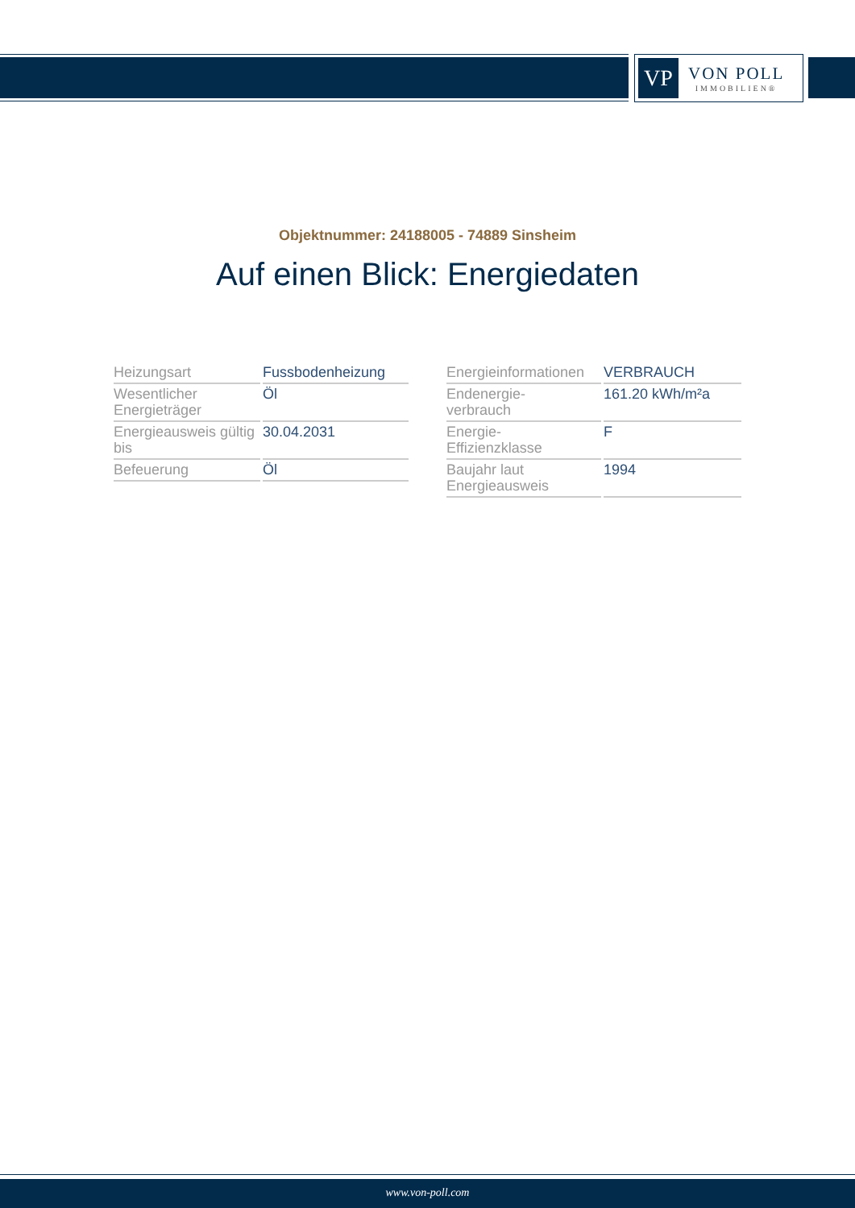VP
VON POLL
IMMOBILIEN®
Objektnummer: 24188005 - 74889 Sinsheim
Auf einen Blick: Energiedaten
| Heizungsart | Fussbodenheizung |
| Wesentlicher Energieträger | Öl |
| Energieausweis gültig bis | 30.04.2031 |
| Befeuerung | Öl |
| Energieinformationen | VERBRAUCH |
| Endenergie- verbrauch | 161.20 kWh/m²a |
| Energie- Effizienzklasse | F |
| Baujahr laut Energieausweis | 1994 |
www.von-poll.com